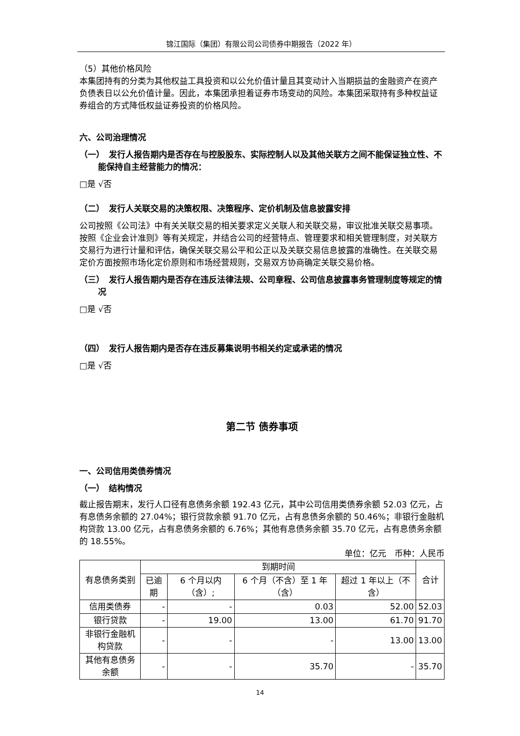锦江国际（集团）有限公司公司债券中期报告（2022 年）
（5）其他价格风险
本集团持有的分类为其他权益工具投资和以公允价值计量且其变动计入当期损益的金融资产在资产负债表日以公允价值计量。因此，本集团承担着证券市场变动的风险。本集团采取持有多种权益证券组合的方式降低权益证券投资的价格风险。
六、公司治理情况
（一）　发行人报告期内是否存在与控股股东、实际控制人以及其他关联方之间不能保证独立性、不能保持自主经营能力的情况：
□是 √否
（二）　发行人关联交易的决策权限、决策程序、定价机制及信息披露安排
公司按照《公司法》中有关关联交易的相关要求定义关联人和关联交易，审议批准关联交易事项。按照《企业会计准则》等有关规定，并结合公司的经营特点、管理要求和相关管理制度，对关联方交易行为进行计量和评估，确保关联交易公平和公正以及关联交易信息披露的准确性。在关联交易定价方面按照市场化定价原则和市场经营规则，交易双方协商确定关联交易价格。
（三）　发行人报告期内是否存在违反法律法规、公司章程、公司信息披露事务管理制度等规定的情况
□是 √否
（四）　发行人报告期内是否存在违反募集说明书相关约定或承诺的情况
□是 √否
第二节 债券事项
一、公司信用类债券情况
（一）　结构情况
截止报告期末，发行人口径有息债务余额 192.43 亿元，其中公司信用类债券余额 52.03 亿元，占有息债务余额的 27.04%；银行贷款余额 91.70 亿元，占有息债务余额的 50.46%；非银行金融机构贷款 13.00 亿元，占有息债务余额的 6.76%；其他有息债务余额 35.70 亿元，占有息债务余额的 18.55%。
单位：亿元　币种：人民币
| 有息债务类别 | 到期时间 | | | | 合计 |
| --- | --- | --- | --- | --- | --- |
| | 已逾期 | 6 个月以内（含）; | 6 个月（不含）至 1 年（含） | 超过 1 年以上（不含） | |
| 信用类债券 | - | - | 0.03 | 52.00 | 52.03 |
| 银行贷款 | - | 19.00 | 13.00 | 61.70 | 91.70 |
| 非银行金融机构贷款 | - | - | - | 13.00 | 13.00 |
| 其他有息债务余额 | - | - | 35.70 | - | 35.70 |
14